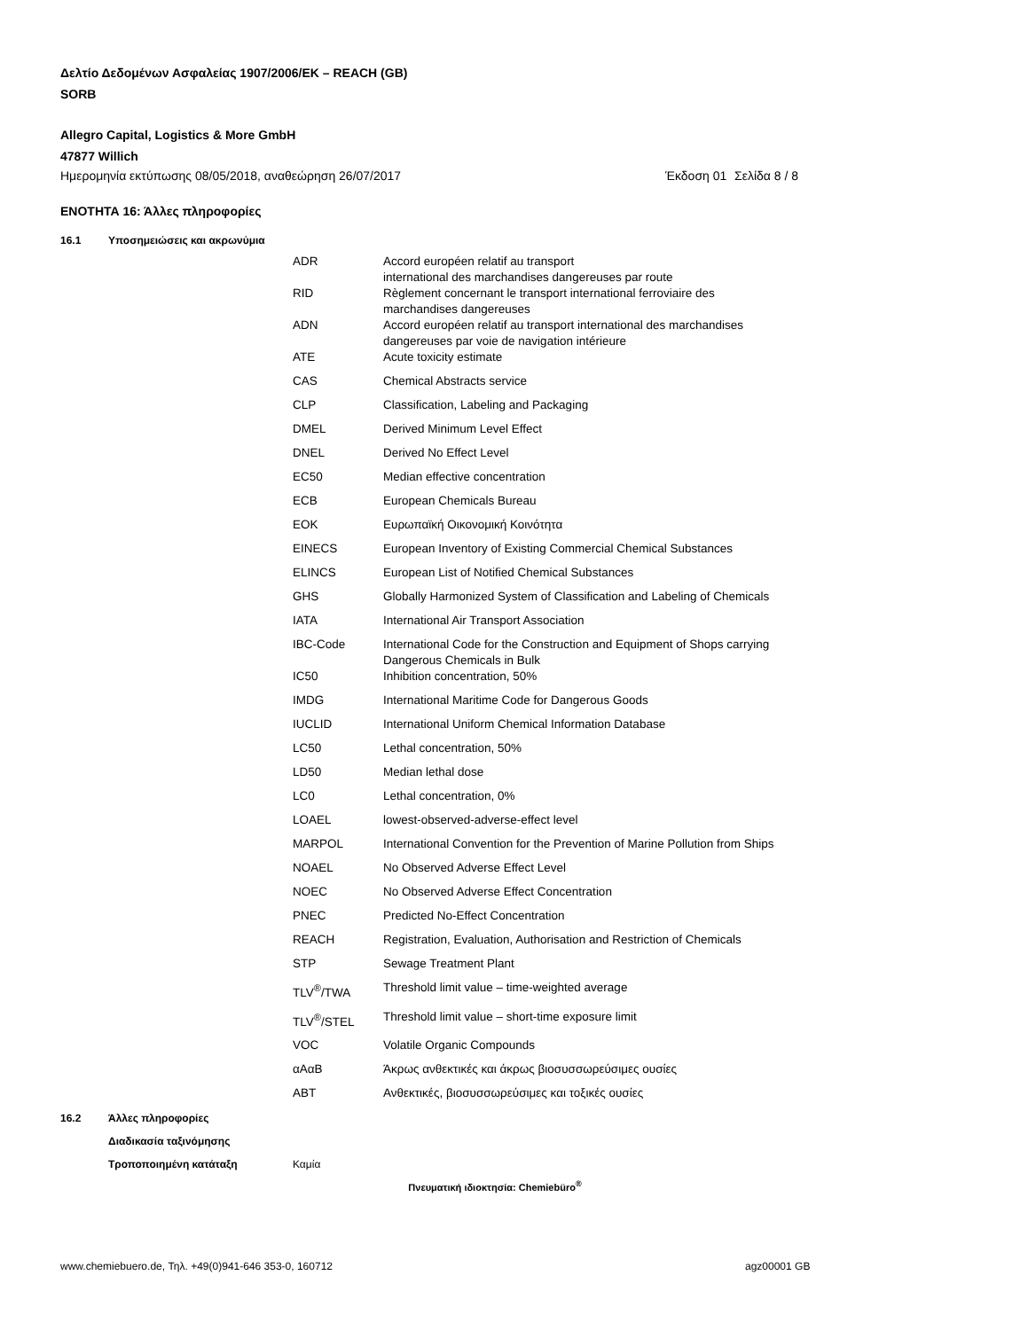Δελτίο Δεδομένων Ασφαλείας 1907/2006/ΕΚ – REACH (GB)
SORB
Allegro Capital, Logistics & More GmbH
47877 Willich
Ημερομηνία εκτύπωσης 08/05/2018, αναθεώρηση 26/07/2017 Έκδοση 01 Σελίδα 8 / 8
ΕΝΟΤΗΤΑ 16: Άλλες πληροφορίες
16.1 Υποσημειώσεις και ακρωνύμια
| ADR | Accord européen relatif au transport international des marchandises dangereuses par route |
| RID | Règlement concernant le transport international ferroviaire des marchandises dangereuses |
| ADN | Accord européen relatif au transport international des marchandises dangereuses par voie de navigation intérieure |
| ATE | Acute toxicity estimate |
| CAS | Chemical Abstracts service |
| CLP | Classification, Labeling and Packaging |
| DMEL | Derived Minimum Level Effect |
| DNEL | Derived No Effect Level |
| EC50 | Median effective concentration |
| ECB | European Chemicals Bureau |
| EOK | Ευρωπαϊκή Οικονομική Κοινότητα |
| EINECS | European Inventory of Existing Commercial Chemical Substances |
| ELINCS | European List of Notified Chemical Substances |
| GHS | Globally Harmonized System of Classification and Labeling of Chemicals |
| IATA | International Air Transport Association |
| IBC-Code | International Code for the Construction and Equipment of Shops carrying Dangerous Chemicals in Bulk |
| IC50 | Inhibition concentration, 50% |
| IMDG | International Maritime Code for Dangerous Goods |
| IUCLID | International Uniform Chemical Information Database |
| LC50 | Lethal concentration, 50% |
| LD50 | Median lethal dose |
| LC0 | Lethal concentration, 0% |
| LOAEL | lowest-observed-adverse-effect level |
| MARPOL | International Convention for the Prevention of Marine Pollution from Ships |
| NOAEL | No Observed Adverse Effect Level |
| NOEC | No Observed Adverse Effect Concentration |
| PNEC | Predicted No-Effect Concentration |
| REACH | Registration, Evaluation, Authorisation and Restriction of Chemicals |
| STP | Sewage Treatment Plant |
| TLV<sup>®</sup>/TWA | Threshold limit value – time-weighted average |
| TLV<sup>®</sup>/STEL | Threshold limit value – short-time exposure limit |
| VOC | Volatile Organic Compounds |
| αΑαΒ | Άκρως ανθεκτικές και άκρως βιοσυσσωρεύσιμες ουσίες |
| ΑΒΤ | Ανθεκτικές, βιοσυσσωρεύσιμες και τοξικές ουσίες |
16.2 Άλλες πληροφορίες
Διαδικασία ταξινόμησης
Τροποποιημένη κατάταξη Καμία
Πνευματική ιδιοκτησία: Chemiebüro<sup>®</sup>
www.chemiebuero.de, Τηλ. +49(0)941-646 353-0, 160712 agz00001 GB